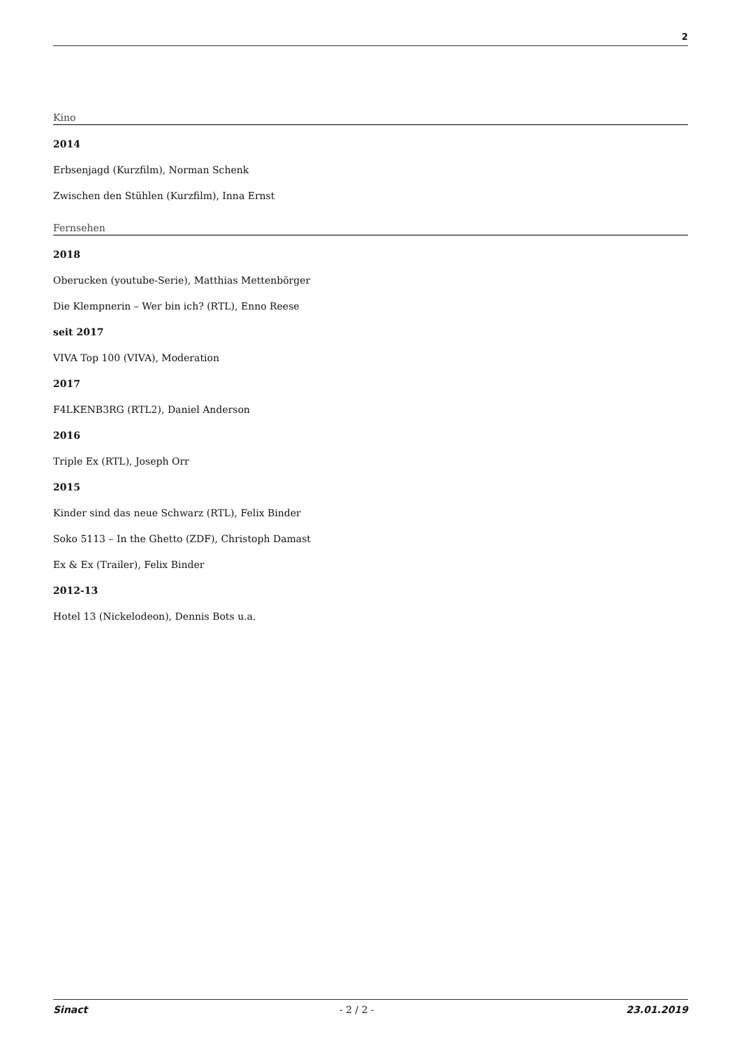2
Kino
2014
Erbsenjagd (Kurzfilm), Norman Schenk
Zwischen den Stühlen (Kurzfilm), Inna Ernst
Fernsehen
2018
Oberucken (youtube-Serie), Matthias Mettenbörger
Die Klempnerin – Wer bin ich? (RTL), Enno Reese
seit 2017
VIVA Top 100 (VIVA), Moderation
2017
F4LKENB3RG (RTL2), Daniel Anderson
2016
Triple Ex (RTL), Joseph Orr
2015
Kinder sind das neue Schwarz (RTL), Felix Binder
Soko 5113 – In the Ghetto (ZDF), Christoph Damast
Ex & Ex (Trailer), Felix Binder
2012-13
Hotel 13 (Nickelodeon), Dennis Bots u.a.
Sinact - 2 / 2 - 23.01.2019